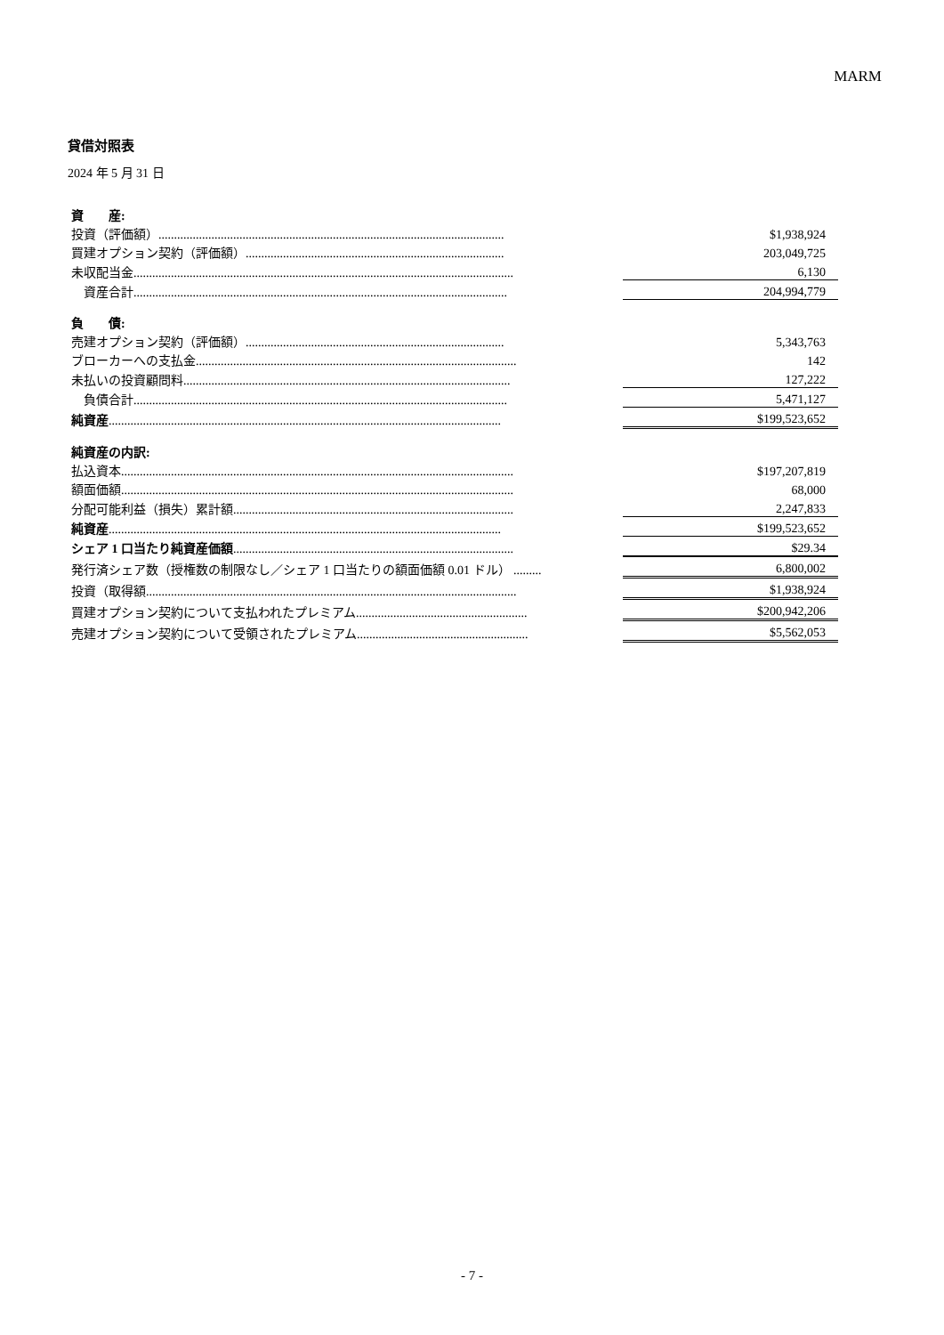MARM
貸借対照表
2024 年 5 月 31 日
| 資 産: | | |
| 投資（評価額）............................................................................................................... | | $1,938,924 |
| 買建オプション契約（評価額）................................................................................... | | 203,049,725 |
| 未収配当金.......................................................................................................................... | | 6,130 |
| 資産合計........................................................................................................................ | | 204,994,779 |
| 負 債: | | |
| 売建オプション契約（評価額）................................................................................... | | 5,343,763 |
| ブローカーへの支払金....................................................................................................... | | 142 |
| 未払いの投資顧問料......................................................................................................... | | 127,222 |
| 負債合計........................................................................................................................ | | 5,471,127 |
| 純資産 .............................................................................................................................. | | $199,523,652 |
| 純資産の内訳: | | |
| 払込資本.............................................................................................................................. | | $197,207,819 |
| 額面価額.............................................................................................................................. | | 68,000 |
| 分配可能利益（損失）累計額.......................................................................................... | | 2,247,833 |
| 純資産 .............................................................................................................................. | | $199,523,652 |
| シェア 1 口当たり純資産価額 .......................................................................................... | | $29.34 |
| 発行済シェア数（授権数の制限なし／シェア 1 口当たりの額面価額 0.01 ドル） ......... | | 6,800,002 |
| 投資（取得額....................................................................................................................... | | $1,938,924 |
| 買建オプション契約について支払われたプレミアム....................................................... | | $200,942,206 |
| 売建オプション契約について受領されたプレミアム....................................................... | | $5,562,053 |
- 7 -